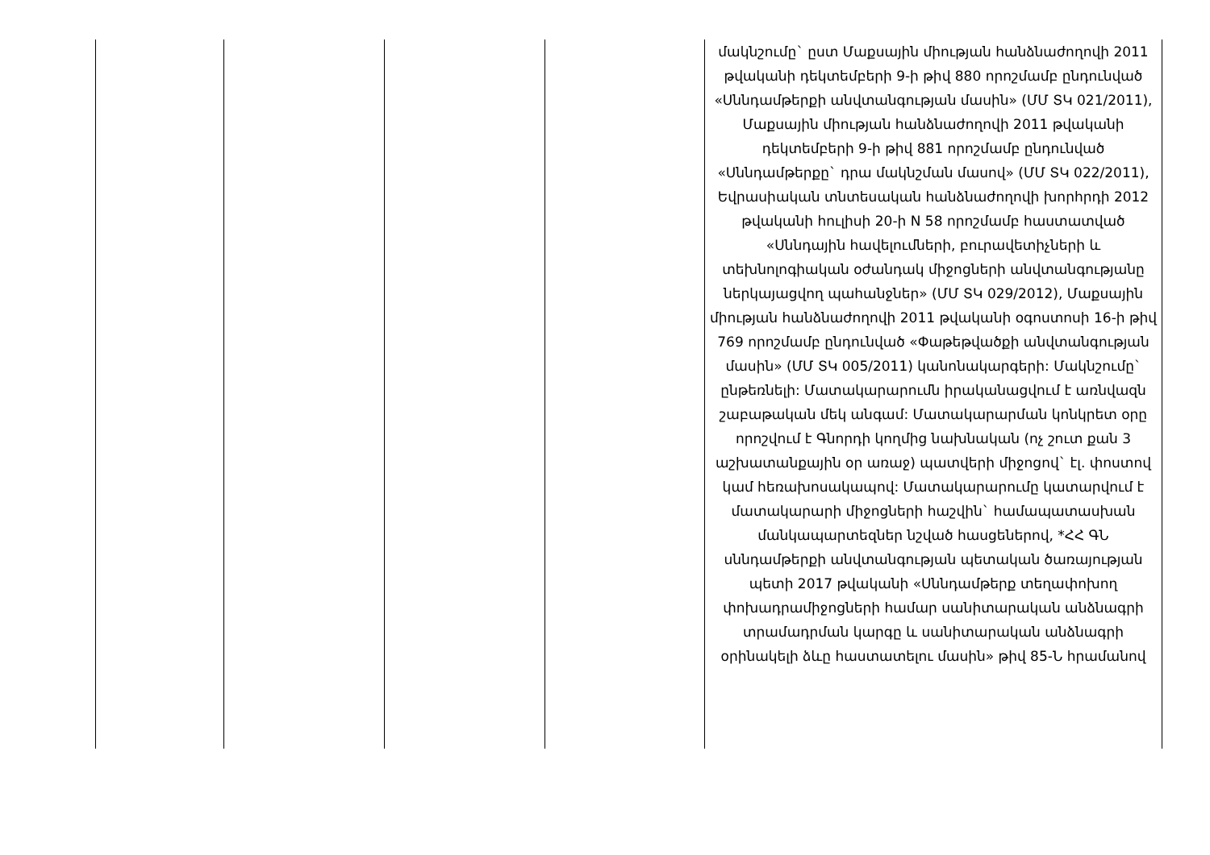| | | | | մակնշումը` ըստ Մաքսային միության հանձնաժողովի 2011 թվականի դեկտեմբերի 9-ի թիվ 880 որոշմամբ ընդունված «Սննդամթերքի անվտանգության մասին» (ՄՄ ՏԿ 021/2011), Մաքսային միության հանձնաժողովի 2011 թվականի դեկտեմբերի 9-ի թիվ 881 որոշմամբ ընդունված «Սննդամթերքը` դրա մակնշման մասով» (ՄՄ ՏԿ 022/2011), Եվրասիական տնտեսական հանձնաժողովի խորհրդի 2012 թվականի հուլիսի 20-ի N 58 որոշմամբ հաստատված «Սննդային հավելումների, բուրավետիչների և տեխնոլոգիական օժանդակ միջոցների անվտանգությանը ներկայացվող պահանջներ» (ՄՄ ՏԿ 029/2012), Մաքսային միության հանձնաժողովի 2011 թվականի օգոստոսի 16-ի թիվ 769 որոշմամբ ընդունված «Փաթեթվածքի անվտանգության մասին» (ՄՄ ՏԿ 005/2011) կանոնակարգերի: Մակնշումը` ընթեռնելի: Մատակարարումն իրականացվում է առնվազն շաբաթական մեկ անգամ: Մատակարարման կոնկրետ օրը որոշվում է Գնորդի կողմից նախնական (ոչ շուտ քան 3 աշխատանքային օր առաջ) պատվերի միջոցով` էլ. փոստով կամ հեռախոսակապով: Մատակարարումը կատարվում է մատակարարի միջոցների հաշվին` համապատասխան մանկապարտեզներ նշված հասցեներով, *ՀՀ ԳՆ սննդամթերքի անվտանգության պետական ծառայության պետի 2017 թվականի «Սննդամթերք տեղափոխող փոխադրամիջոցների համար սանիտարական անձնագրի տրամադրման կարգը և սանիտարական անձնագրի օրինակելի ձևը հաստատելու մասին» թիվ 85-Ն հրամանով |